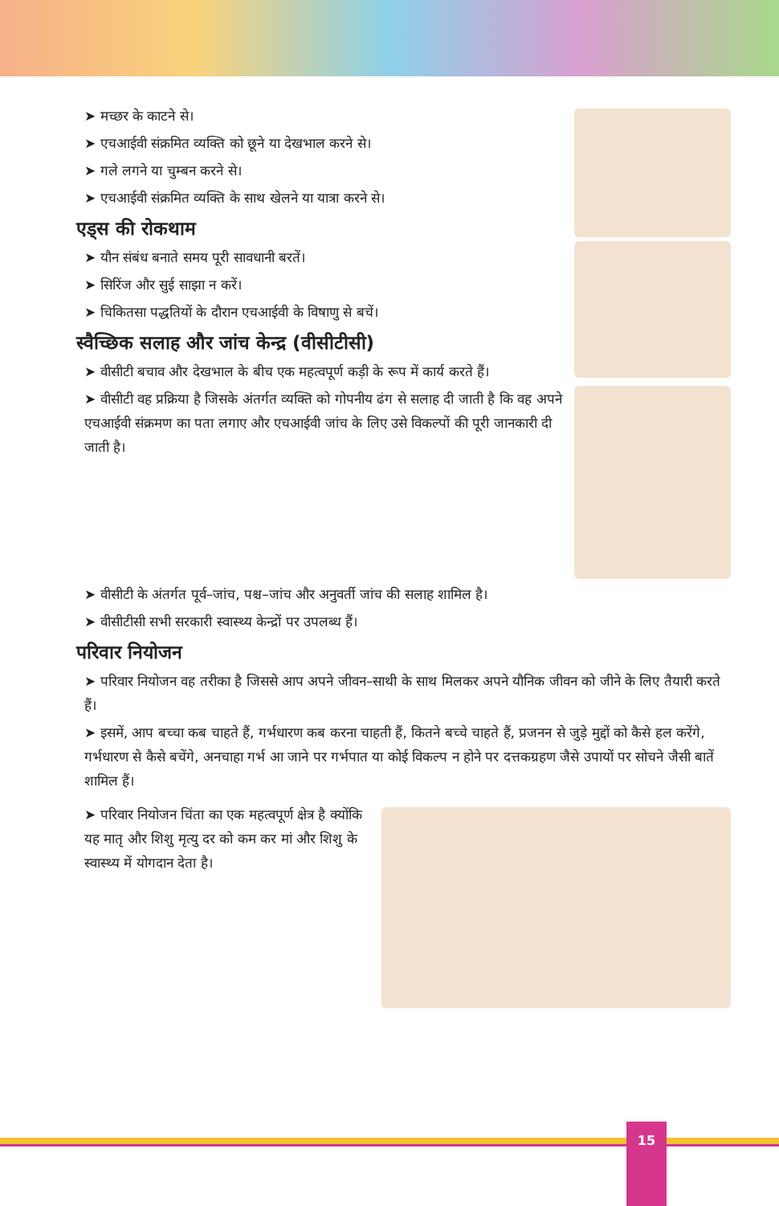➤ मच्छर के काटने से।
➤ एचआईवी संक्रमित व्यक्ति को छूने या देखभाल करने से।
➤ गले लगने या चुम्बन करने से।
➤ एचआईवी संक्रमित व्यक्ति के साथ खेलने या यात्रा करने से।
एड्स की रोकथाम
➤ यौन संबंध बनाते समय पूरी सावधानी बरतें।
➤ सिरिंज और सुई साझा न करें।
➤ चिकितसा पद्धतियों के दौरान एचआईवी के विषाणु से बचें।
स्वैच्छिक सलाह और जांच केन्द्र (वीसीटीसी)
➤ वीसीटी बचाव और देखभाल के बीच एक महत्वपूर्ण कड़ी के रूप में कार्य करते हैं।
➤ वीसीटी वह प्रक्रिया है जिसके अंतर्गत व्यक्ति को गोपनीय ढंग से सलाह दी जाती है कि वह अपने एचआईवी संक्रमण का पता लगाए और एचआईवी जांच के लिए उसे विकल्पों की पूरी जानकारी दी जाती है।
➤ वीसीटी के अंतर्गत पूर्व–जांच, पश्च–जांच और अनुवर्ती जांच की सलाह शामिल है।
➤ वीसीटीसी सभी सरकारी स्वास्थ्य केन्द्रों पर उपलब्ध हैं।
परिवार नियोजन
➤ परिवार नियोजन वह तरीका है जिससे आप अपने जीवन–साथी के साथ मिलकर अपने यौनिक जीवन को जीने के लिए तैयारी करते हैं।
➤ इसमें, आप बच्चा कब चाहते हैं, गर्भधारण कब करना चाहती हैं, कितने बच्चे चाहते हैं, प्रजनन से जुड़े मुद्दों को कैसे हल करेंगे, गर्भधारण से कैसे बचेंगे, अनचाहा गर्भ आ जाने पर गर्भपात या कोई विकल्प न होने पर दत्तकग्रहण जैसे उपायों पर सोचने जैसी बातें शामिल हैं।
➤ परिवार नियोजन चिंता का एक महत्वपूर्ण क्षेत्र है क्योंकि यह मातृ और शिशु मृत्यु दर को कम कर मां और शिशु के स्वास्थ्य में योगदान देता है।
15